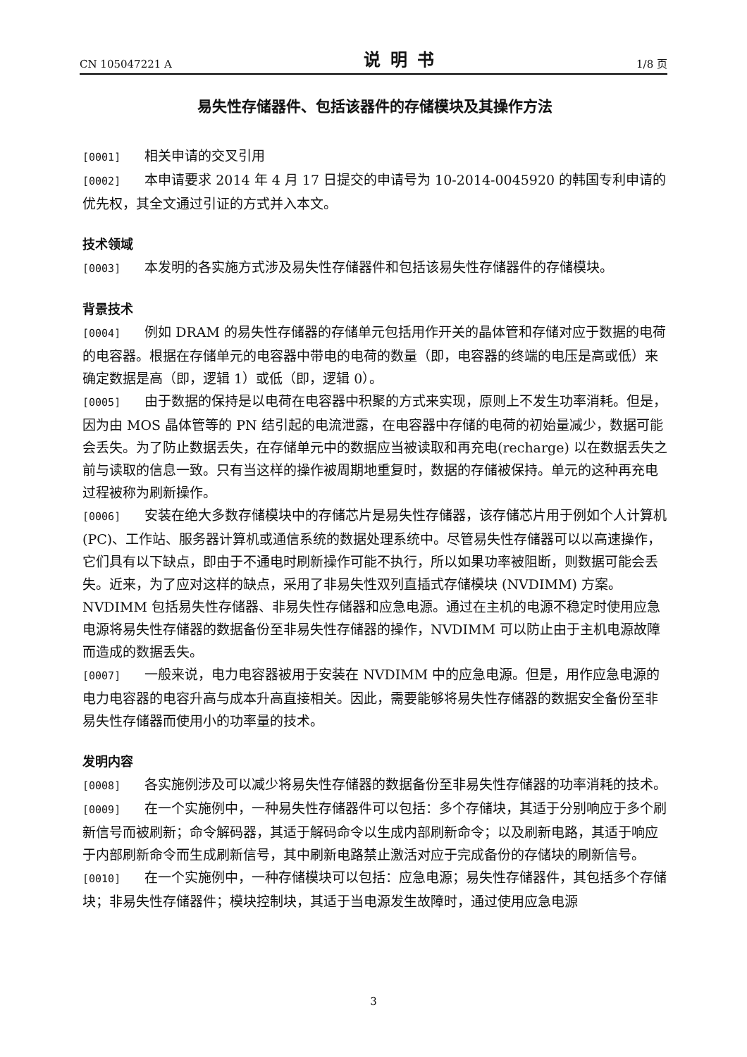CN 105047221 A 说明书 1/8 页
易失性存储器件、包括该器件的存储模块及其操作方法
[0001] 相关申请的交叉引用
[0002] 本申请要求 2014 年 4 月 17 日提交的申请号为 10-2014-0045920 的韩国专利申请的优先权，其全文通过引证的方式并入本文。
技术领域
[0003] 本发明的各实施方式涉及易失性存储器件和包括该易失性存储器件的存储模块。
背景技术
[0004] 例如 DRAM 的易失性存储器的存储单元包括用作开关的晶体管和存储对应于数据的电荷的电容器。根据在存储单元的电容器中带电的电荷的数量（即，电容器的终端的电压是高或低）来确定数据是高（即，逻辑 1）或低（即，逻辑 0）。
[0005] 由于数据的保持是以电荷在电容器中积聚的方式来实现，原则上不发生功率消耗。但是，因为由 MOS 晶体管等的 PN 结引起的电流泄露，在电容器中存储的电荷的初始量减少，数据可能会丢失。为了防止数据丢失，在存储单元中的数据应当被读取和再充电(recharge) 以在数据丢失之前与读取的信息一致。只有当这样的操作被周期地重复时，数据的存储被保持。单元的这种再充电过程被称为刷新操作。
[0006] 安装在绝大多数存储模块中的存储芯片是易失性存储器，该存储芯片用于例如个人计算机 (PC)、工作站、服务器计算机或通信系统的数据处理系统中。尽管易失性存储器可以以高速操作，它们具有以下缺点，即由于不通电时刷新操作可能不执行，所以如果功率被阻断，则数据可能会丢失。近来，为了应对这样的缺点，采用了非易失性双列直插式存储模块 (NVDIMM) 方案。NVDIMM 包括易失性存储器、非易失性存储器和应急电源。通过在主机的电源不稳定时使用应急电源将易失性存储器的数据备份至非易失性存储器的操作，NVDIMM 可以防止由于主机电源故障而造成的数据丢失。
[0007] 一般来说，电力电容器被用于安装在 NVDIMM 中的应急电源。但是，用作应急电源的电力电容器的电容升高与成本升高直接相关。因此，需要能够将易失性存储器的数据安全备份至非易失性存储器而使用小的功率量的技术。
发明内容
[0008] 各实施例涉及可以减少将易失性存储器的数据备份至非易失性存储器的功率消耗的技术。
[0009] 在一个实施例中，一种易失性存储器件可以包括：多个存储块，其适于分别响应于多个刷新信号而被刷新；命令解码器，其适于解码命令以生成内部刷新命令；以及刷新电路，其适于响应于内部刷新命令而生成刷新信号，其中刷新电路禁止激活对应于完成备份的存储块的刷新信号。
[0010] 在一个实施例中，一种存储模块可以包括：应急电源；易失性存储器件，其包括多个存储块；非易失性存储器件；模块控制块，其适于当电源发生故障时，通过使用应急电源
3